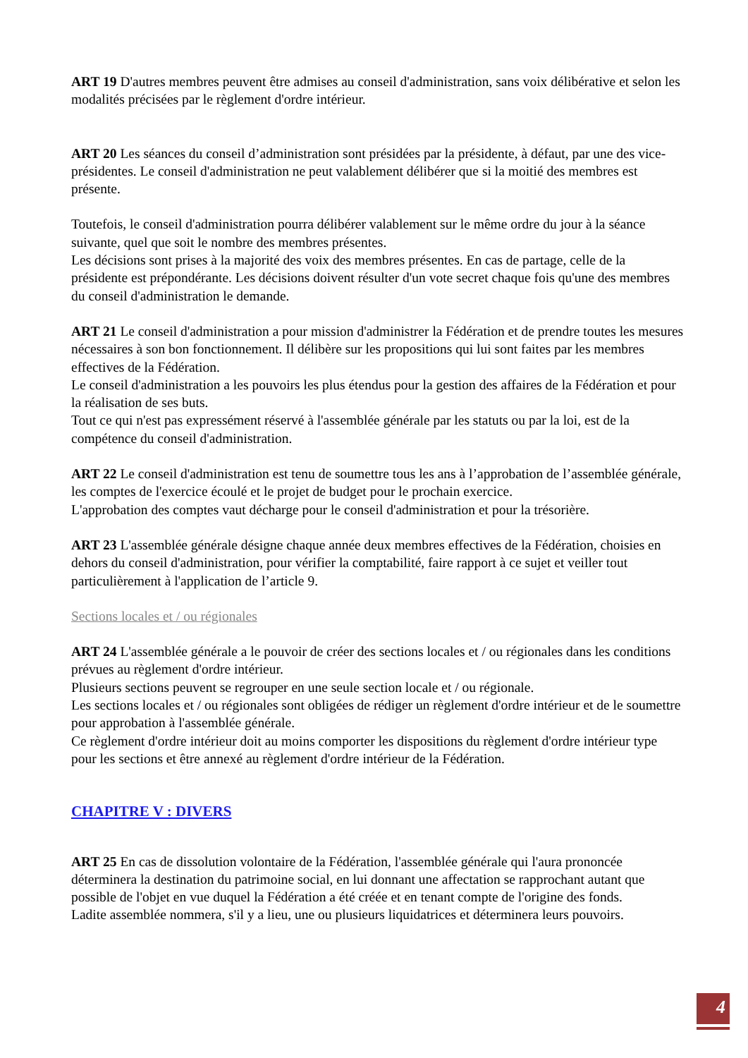ART 19 D'autres membres peuvent être admises au conseil d'administration, sans voix délibérative et selon les modalités précisées par le règlement d'ordre intérieur.
ART 20 Les séances du conseil d’administration sont présidées par la présidente, à défaut, par une des vice-présidentes. Le conseil d'administration ne peut valablement délibérer que si la moitié des membres est présente.
Toutefois, le conseil d'administration pourra délibérer valablement sur le même ordre du jour à la séance suivante, quel que soit le nombre des membres présentes.
Les décisions sont prises à la majorité des voix des membres présentes. En cas de partage, celle de la présidente est prépondérante. Les décisions doivent résulter d'un vote secret chaque fois qu'une des membres du conseil d'administration le demande.
ART 21 Le conseil d'administration a pour mission d'administrer la Fédération et de prendre toutes les mesures nécessaires à son bon fonctionnement. Il délibère sur les propositions qui lui sont faites par les membres effectives de la Fédération.
Le conseil d'administration a les pouvoirs les plus étendus pour la gestion des affaires de la Fédération et pour la réalisation de ses buts.
Tout ce qui n'est pas expressément réservé à l'assemblée générale par les statuts ou par la loi, est de la compétence du conseil d'administration.
ART 22 Le conseil d'administration est tenu de soumettre tous les ans à l’approbation de l’assemblée générale, les comptes de l'exercice écoulé et le projet de budget pour le prochain exercice.
L'approbation des comptes vaut décharge pour le conseil d'administration et pour la trésorière.
ART 23 L'assemblée générale désigne chaque année deux membres effectives de la Fédération, choisies en dehors du conseil d'administration, pour vérifier la comptabilité, faire rapport à ce sujet et veiller tout particulièrement à l'application de l’article 9.
Sections locales et / ou régionales
ART 24 L'assemblée générale a le pouvoir de créer des sections locales et / ou régionales dans les conditions prévues au règlement d'ordre intérieur.
Plusieurs sections peuvent se regrouper en une seule section locale et / ou régionale.
Les sections locales et / ou régionales sont obligées de rédiger un règlement d'ordre intérieur et de le soumettre pour approbation à l'assemblée générale.
Ce règlement d'ordre intérieur doit au moins comporter les dispositions du règlement d'ordre intérieur type pour les sections et être annexé au règlement d'ordre intérieur de la Fédération.
CHAPITRE V : DIVERS
ART 25 En cas de dissolution volontaire de la Fédération, l'assemblée générale qui l'aura prononcée déterminera la destination du patrimoine social, en lui donnant une affectation se rapprochant autant que possible de l'objet en vue duquel la Fédération a été créée et en tenant compte de l'origine des fonds.
Ladite assemblée nommera, s'il y a lieu, une ou plusieurs liquidatrices et déterminera leurs pouvoirs.
4